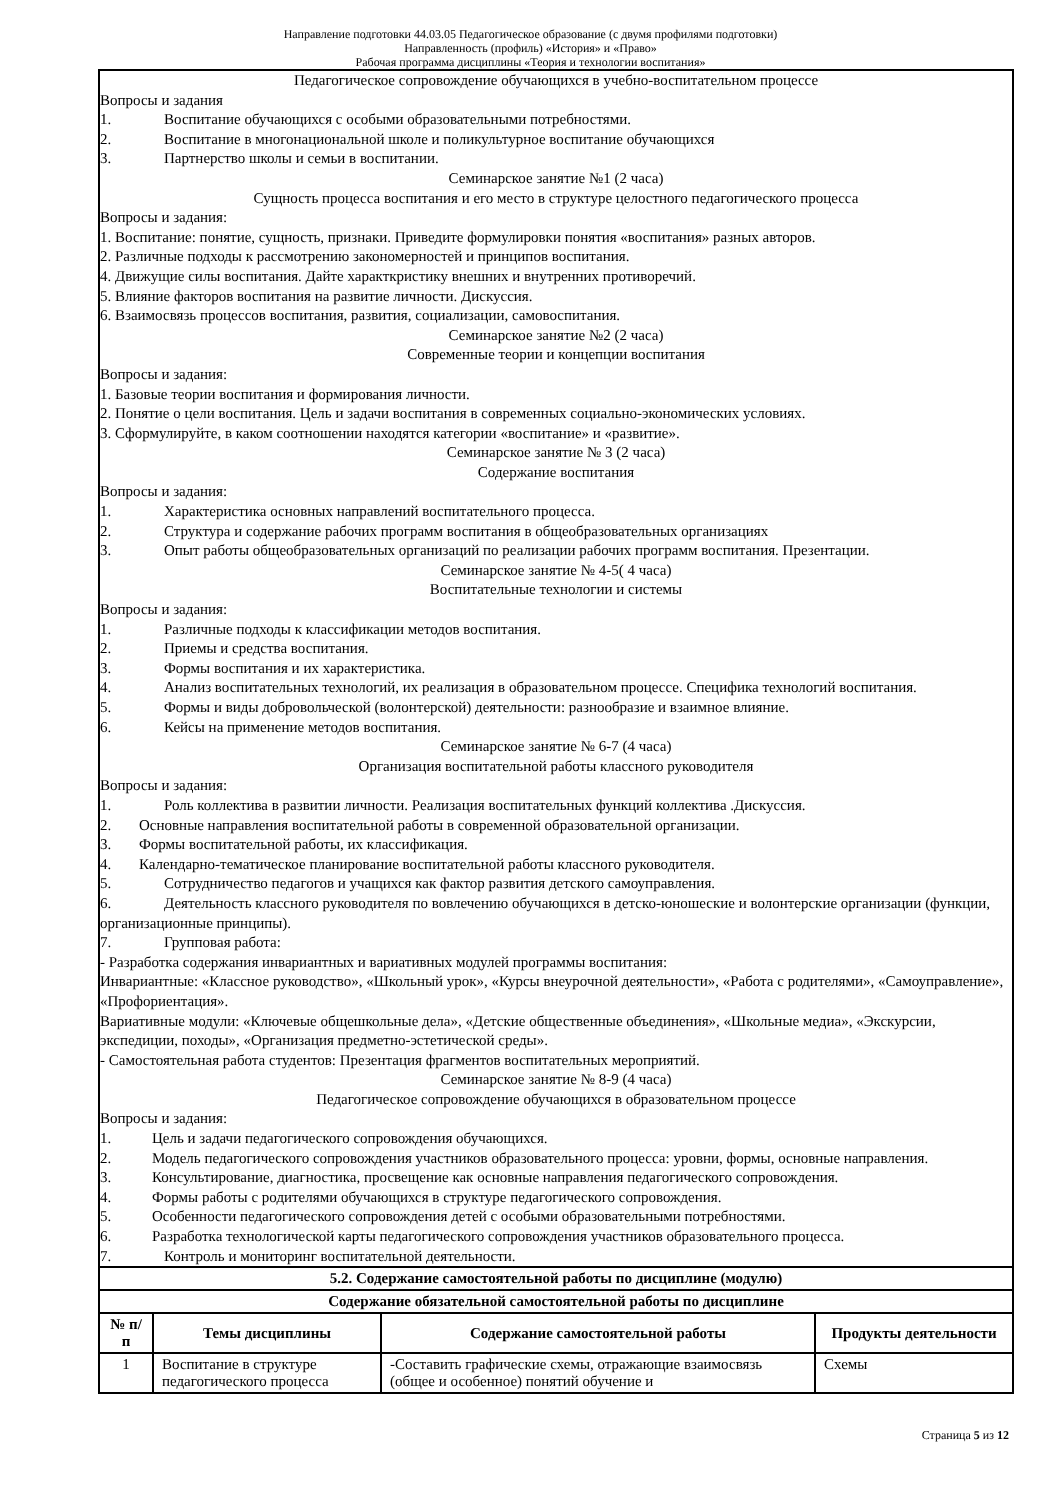Направление подготовки 44.03.05 Педагогическое образование (с двумя профилями подготовки)
Направленность (профиль) «История» и «Право»
Рабочая программа дисциплины «Теория и технологии воспитания»
Педагогическое сопровождение обучающихся в учебно-воспитательном процессе
Вопросы и задания
1. Воспитание обучающихся с особыми образовательными потребностями.
2. Воспитание в многонациональной школе и поликультурное воспитание обучающихся
3. Партнерство школы и семьи в воспитании.
Семинарское занятие №1 (2 часа)
Сущность процесса воспитания и его место в структуре целостного педагогического процесса
Вопросы и задания:
1. Воспитание: понятие, сущность, признаки. Приведите формулировки понятия «воспитания» разных авторов.
2. Различные подходы к рассмотрению закономерностей и принципов воспитания.
4. Движущие силы воспитания. Дайте характкристику внешних и внутренних противоречий.
5. Влияние факторов воспитания на развитие личности. Дискуссия.
6. Взаимосвязь процессов воспитания, развития, социализации, самовоспитания.
Семинарское занятие №2 (2 часа)
Современные теории и концепции воспитания
Вопросы и задания:
1. Базовые теории воспитания и формирования личности.
2. Понятие о цели воспитания. Цель и задачи воспитания в современных социально-экономических условиях.
3. Сформулируйте, в каком соотношении находятся категории «воспитание» и «развитие».
Семинарское занятие № 3 (2 часа)
Содержание воспитания
Вопросы и задания:
1. Характеристика основных направлений воспитательного процесса.
2. Структура и содержание рабочих программ воспитания в общеобразовательных организациях
3. Опыт работы общеобразовательных организаций по реализации рабочих программ воспитания. Презентации.
Семинарское занятие № 4-5( 4 часа)
Воспитательные технологии и системы
Вопросы и задания:
1. Различные подходы к классификации методов воспитания.
2. Приемы и средства воспитания.
3. Формы воспитания и их характеристика.
4. Анализ воспитательных технологий, их реализация в образовательном процессе. Специфика технологий воспитания.
5. Формы и виды добровольческой (волонтерской) деятельности: разнообразие и взаимное влияние.
6. Кейсы на применение методов воспитания.
Семинарское занятие № 6-7 (4 часа)
Организация воспитательной работы классного руководителя
Вопросы и задания:
1. Роль коллектива в развитии личности. Реализация воспитательных функций коллектива .Дискуссия.
2. Основные направления воспитательной работы в современной образовательной организации.
3. Формы воспитательной работы, их классификация.
4. Календарно-тематическое планирование воспитательной работы классного руководителя.
5. Сотрудничество педагогов и учащихся как фактор развития детского самоуправления.
6. Деятельность классного руководителя по вовлечению обучающихся в детско-юношеские и волонтерские организации (функции, организационные принципы).
7. Групповая работа:
- Разработка содержания инвариантных и вариативных модулей программы воспитания:
Инвариантные: «Классное руководство», «Школьный урок», «Курсы внеурочной деятельности», «Работа с родителями», «Самоуправление», «Профориентация».
Вариативные модули: «Ключевые общешкольные дела», «Детские общественные объединения», «Школьные медиа», «Экскурсии, экспедиции, походы», «Организация предметно-эстетической среды».
- Самостоятельная работа студентов: Презентация фрагментов воспитательных мероприятий.
Семинарское занятие № 8-9 (4 часа)
Педагогическое сопровождение обучающихся в образовательном процессе
Вопросы и задания:
1. Цель и задачи педагогического сопровождения обучающихся.
2. Модель педагогического сопровождения участников образовательного процесса: уровни, формы, основные направления.
3. Консультирование, диагностика, просвещение как основные направления педагогического сопровождения.
4. Формы работы с родителями обучающихся в структуре педагогического сопровождения.
5. Особенности педагогического сопровождения детей с особыми образовательными потребностями.
6. Разработка технологической карты педагогического сопровождения участников образовательного процесса.
7. Контроль и мониторинг воспитательной деятельности.
| 5.2. Содержание самостоятельной работы по дисциплине (модулю) | | | |
| --- | --- | --- | --- |
| Содержание обязательной самостоятельной работы по дисциплине | | | |
| № п/п | Темы дисциплины | Содержание самостоятельной работы | Продукты деятельности |
| 1 | Воспитание в структуре педагогического процесса | -Составить графические схемы, отражающие взаимосвязь (общее и особенное) понятий обучение и | Схемы |
Страница 5 из 12